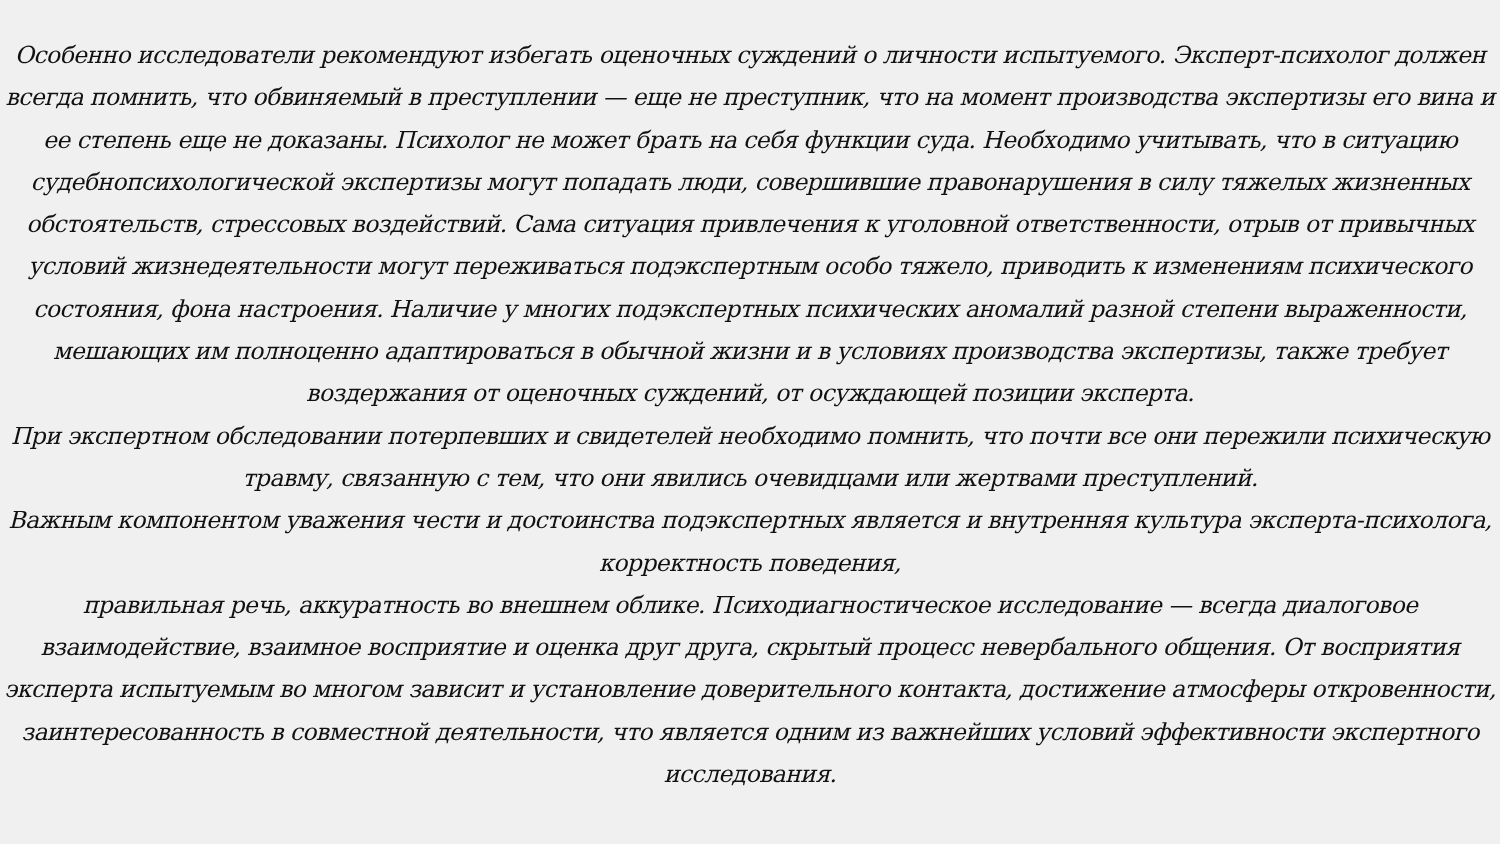Особенно исследователи рекомендуют избегать оценочных суждений о личности испытуемого. Эксперт-психолог должен всегда помнить, что обвиняемый в преступлении — еще не преступник, что на момент производства экспертизы его вина и ее степень еще не доказаны. Психолог не может брать на себя функции суда. Необходимо учитывать, что в ситуацию судебнопсихологической экспертизы могут попадать люди, совершившие правонарушения в силу тяжелых жизненных обстоятельств, стрессовых воздействий. Сама ситуация привлечения к уголовной ответственности, отрыв от привычных условий жизнедеятельности могут переживаться подэкспертным особо тяжело, приводить к изменениям психического состояния, фона настроения. Наличие у многих подэкспертных психических аномалий разной степени выраженности, мешающих им полноценно адаптироваться в обычной жизни и в условиях производства экспертизы, также требует воздержания от оценочных суждений, от осуждающей позиции эксперта.
При экспертном обследовании потерпевших и свидетелей необходимо помнить, что почти все они пережили психическую травму, связанную с тем, что они явились очевидцами или жертвами преступлений.
Важным компонентом уважения чести и достоинства подэкспертных является и внутренняя культура эксперта-психолога, корректность поведения,
правильная речь, аккуратность во внешнем облике. Психодиагностическое исследование — всегда диалоговое взаимодействие, взаимное восприятие и оценка друг друга, скрытый процесс невербального общения. От восприятия эксперта испытуемым во многом зависит и установление доверительного контакта, достижение атмосферы откровенности, заинтересованность в совместной деятельности, что является одним из важнейших условий эффективности экспертного исследования.